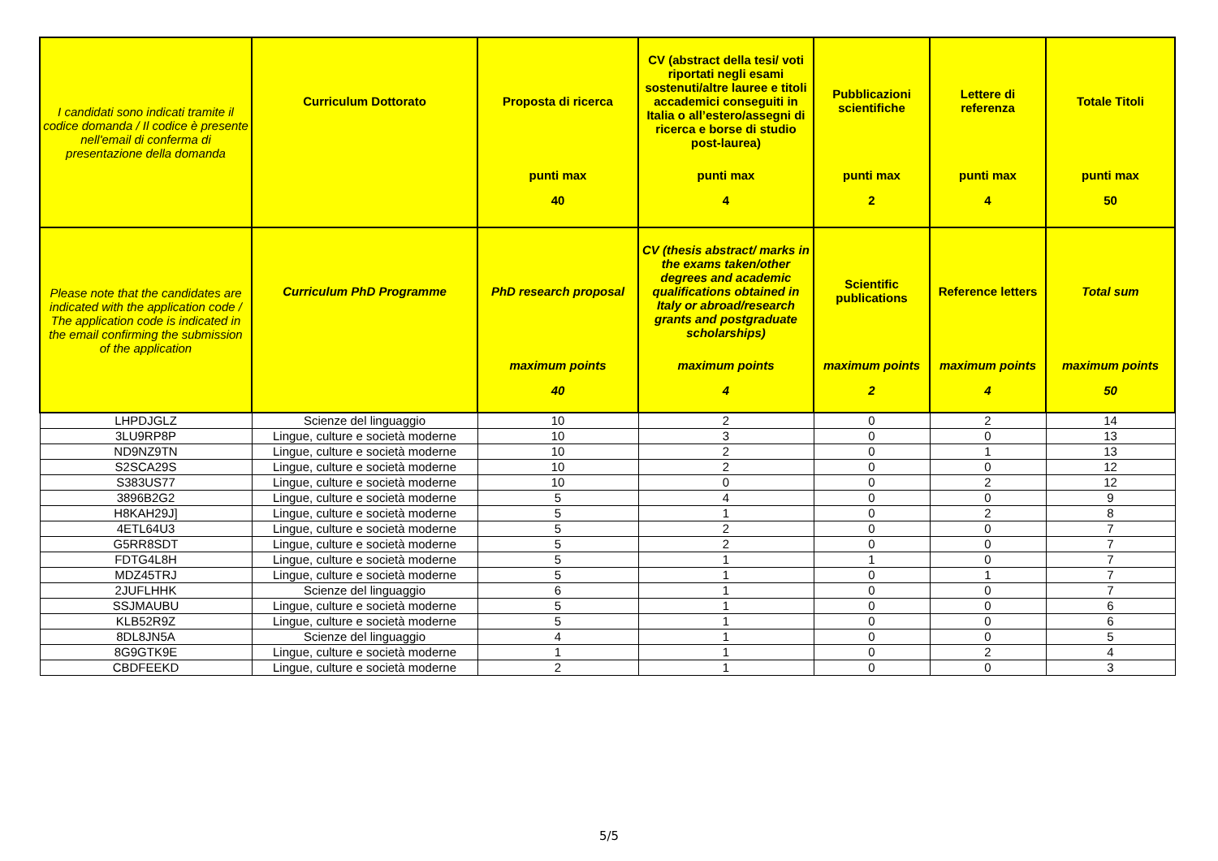| I candidati sono indicati tramite il codice domanda / Il codice è presente nell'email di conferma di presentazione della domanda | Curriculum Dottorato | Proposta di ricerca punti max 40 | CV (abstract della tesi/ voti riportati negli esami sostenuti/altre lauree e titoli accademici conseguiti in Italia o all’estero/assegni di ricerca e borse di studio post-laurea) punti max 4 | Pubblicazioni scientifiche punti max 2 | Lettere di referenza punti max 4 | Totale Titoli punti max 50 |
| --- | --- | --- | --- | --- | --- | --- |
| Please note that the candidates are indicated with the application code / The application code is indicated in the email confirming the submission of the application | Curriculum PhD Programme | PhD research proposal maximum points 40 | CV (thesis abstract/ marks in the exams taken/other degrees and academic qualifications obtained in Italy or abroad/research grants and postgraduate scholarships) maximum points 4 | Scientific publications maximum points 2 | Reference letters maximum points 4 | Total sum maximum points 50 |
| LHPDJGLZ | Scienze del linguaggio | 10 | 2 | 0 | 2 | 14 |
| 3LU9RP8P | Lingue, culture e società moderne | 10 | 3 | 0 | 0 | 13 |
| ND9NZ9TN | Lingue, culture e società moderne | 10 | 2 | 0 | 1 | 13 |
| S2SCA29S | Lingue, culture e società moderne | 10 | 2 | 0 | 0 | 12 |
| S383US77 | Lingue, culture e società moderne | 10 | 0 | 0 | 2 | 12 |
| 3896B2G2 | Lingue, culture e società moderne | 5 | 4 | 0 | 0 | 9 |
| H8KAH29J] | Lingue, culture e società moderne | 5 | 1 | 0 | 2 | 8 |
| 4ETL64U3 | Lingue, culture e società moderne | 5 | 2 | 0 | 0 | 7 |
| G5RR8SDT | Lingue, culture e società moderne | 5 | 2 | 0 | 0 | 7 |
| FDTG4L8H | Lingue, culture e società moderne | 5 | 1 | 1 | 0 | 7 |
| MDZ45TRJ | Lingue, culture e società moderne | 5 | 1 | 0 | 1 | 7 |
| 2JUFLHHK | Scienze del linguaggio | 6 | 1 | 0 | 0 | 7 |
| SSJMAUBU | Lingue, culture e società moderne | 5 | 1 | 0 | 0 | 6 |
| KLB52R9Z | Lingue, culture e società moderne | 5 | 1 | 0 | 0 | 6 |
| 8DL8JN5A | Scienze del linguaggio | 4 | 1 | 0 | 0 | 5 |
| 8G9GTK9E | Lingue, culture e società moderne | 1 | 1 | 0 | 2 | 4 |
| CBDFEEKD | Lingue, culture e società moderne | 2 | 1 | 0 | 0 | 3 |
5/5